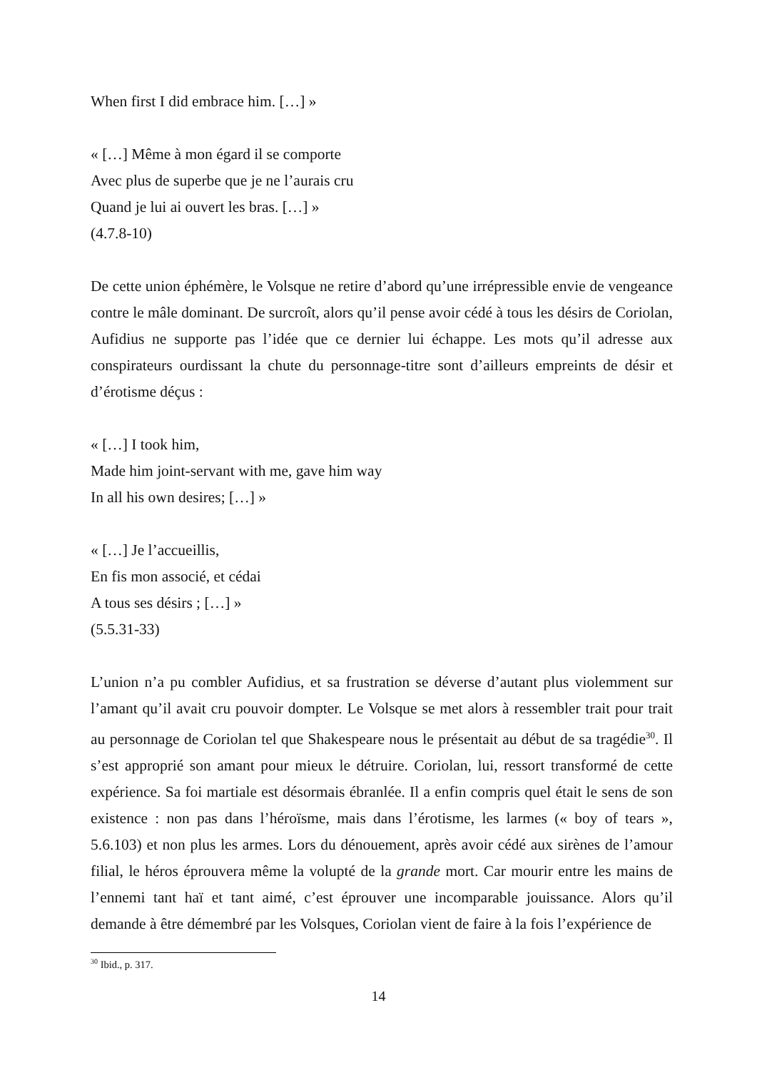When first I did embrace him. […] »
« […] Même à mon égard il se comporte
Avec plus de superbe que je ne l’aurais cru
Quand je lui ai ouvert les bras. […] »
(4.7.8-10)
De cette union éphémère, le Volsque ne retire d’abord qu’une irrépressible envie de vengeance contre le mâle dominant. De surcroît, alors qu’il pense avoir cédé à tous les désirs de Coriolan, Aufidius ne supporte pas l’idée que ce dernier lui échappe. Les mots qu’il adresse aux conspirateurs ourdissant la chute du personnage-titre sont d’ailleurs empreints de désir et d’érotisme déçus :
« […] I took him,
Made him joint-servant with me, gave him way
In all his own desires; […] »
« […] Je l’accueillis,
En fis mon associé, et cédai
A tous ses désirs ; […] »
(5.5.31-33)
L’union n’a pu combler Aufidius, et sa frustration se déverse d’autant plus violemment sur l’amant qu’il avait cru pouvoir dompter. Le Volsque se met alors à ressembler trait pour trait au personnage de Coriolan tel que Shakespeare nous le présentait au début de sa tragédie<sup>30</sup>. Il s’est approprié son amant pour mieux le détruire. Coriolan, lui, ressort transformé de cette expérience. Sa foi martiale est désormais ébranlée. Il a enfin compris quel était le sens de son existence : non pas dans l’héroïsme, mais dans l’érotisme, les larmes (« boy of tears », 5.6.103) et non plus les armes. Lors du dénouement, après avoir cédé aux sirènes de l’amour filial, le héros éprouvera même la volupté de la grande mort. Car mourir entre les mains de l’ennemi tant haï et tant aimé, c’est éprouver une incomparable jouissance. Alors qu’il demande à être démembré par les Volsques, Coriolan vient de faire à la fois l’expérience de
<sup>30</sup> Ibid., p. 317.
14